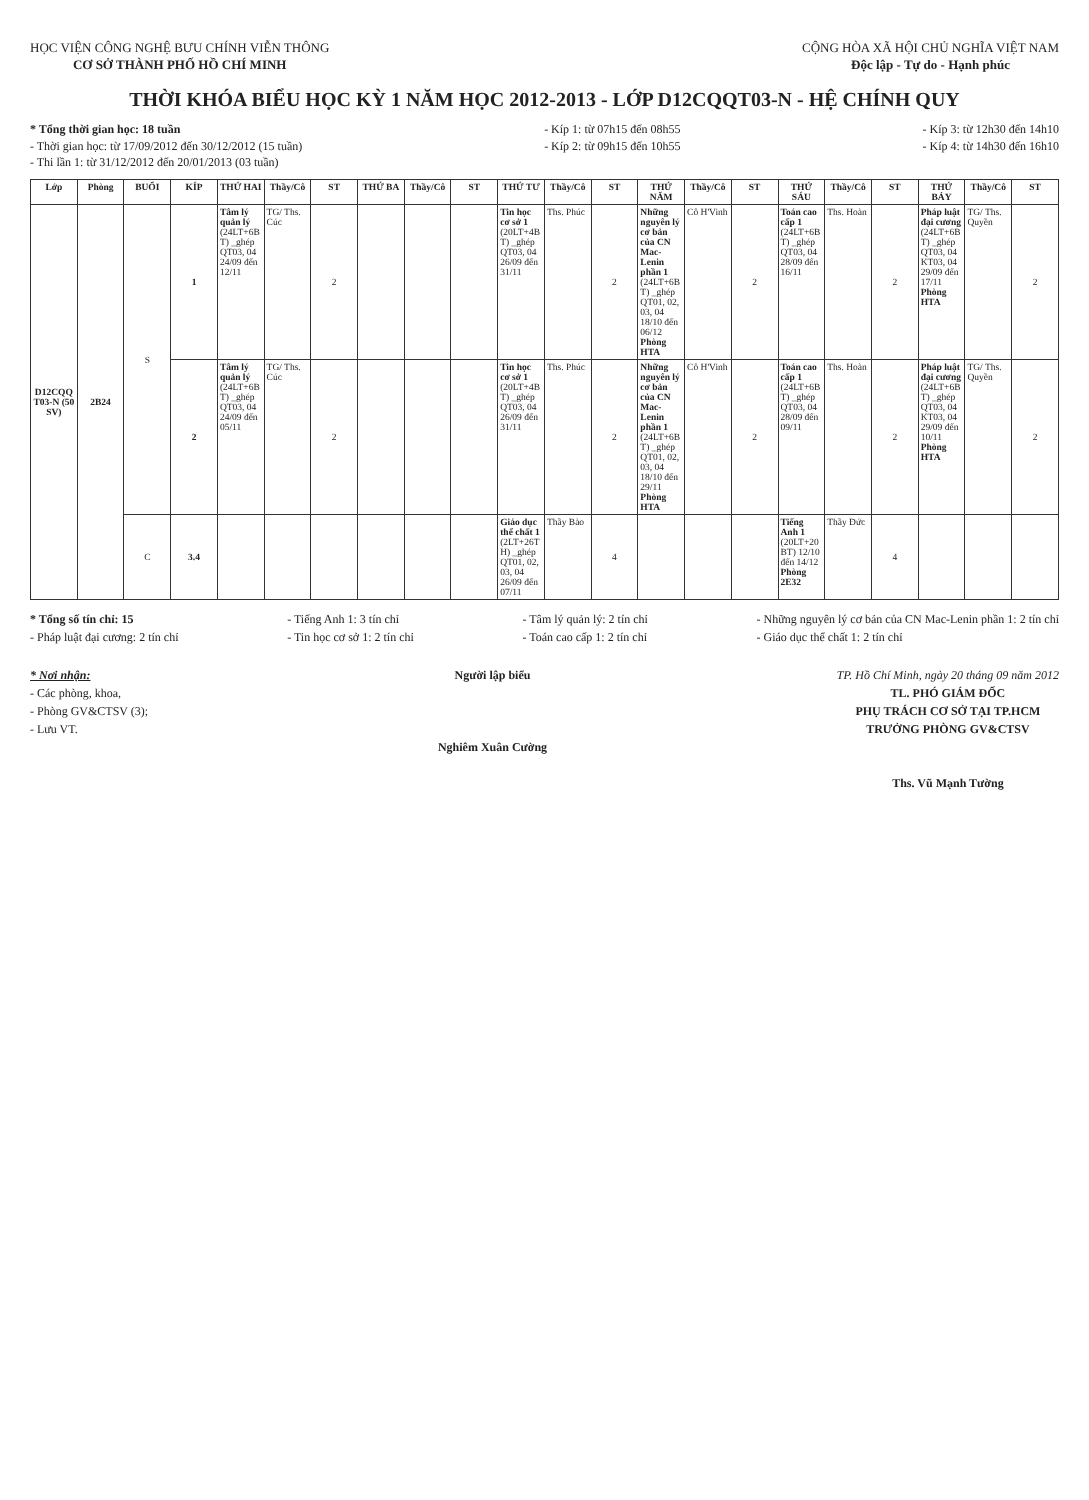HỌC VIỆN CÔNG NGHỆ BƯU CHÍNH VIỄN THÔNG
CƠ SỞ THÀNH PHỐ HỒ CHÍ MINH
CỘNG HÒA XÃ HỘI CHỦ NGHĨA VIỆT NAM
Độc lập - Tự do - Hạnh phúc
THỜI KHÓA BIỂU HỌC KỲ 1 NĂM HỌC 2012-2013 - LỚP D12CQQT03-N - HỆ CHÍNH QUY
* Tổng thời gian học: 18 tuần
- Thời gian học: từ 17/09/2012 đến 30/12/2012 (15 tuần)
- Thi lần 1: từ 31/12/2012 đến 20/01/2013 (03 tuần)
- Kíp 1: từ 07h15 đến 08h55
- Kíp 2: từ 09h15 đến 10h55
- Kíp 3: từ 12h30 đến 14h10
- Kíp 4: từ 14h30 đến 16h10
| Lớp | Phòng | BUỔI | KÍP | THỨ HAI | Thầy/Cô | ST | THỨ BA | Thầy/Cô | ST | THỨ TƯ | Thầy/Cô | ST | THỨ NĂM | Thầy/Cô | ST | THỨ SÁU | Thầy/Cô | ST | THỨ BẢY | Thầy/Cô | ST |
| --- | --- | --- | --- | --- | --- | --- | --- | --- | --- | --- | --- | --- | --- | --- | --- | --- | --- | --- | --- | --- | --- |
| D12CQQT03-N (50 SV) | 2B24 | S | 1 | Tâm lý quản lý (24LT+6BT) _ghép QT03, 04 24/09 đến 12/11 | TG/ Ths. Cúc | 2 | | | | Tin học cơ sở 1 (20LT+4BT) _ghép QT03, 04 26/09 đến 31/11 | Ths. Phúc | 2 | Những nguyên lý cơ bản của CN Mac-Lenin phần 1 (24LT+6BT) _ghép QT01, 02, 03, 04 18/10 đến 06/12 Phòng HTA | Cô H'Vinh | 2 | Toán cao cấp 1 (24LT+6BT) _ghép QT03, 04 28/09 đến 16/11 | Ths. Hoàn | 2 | Pháp luật đại cương (24LT+6BT) _ghép QT03, 04 KT03, 04 29/09 đến 17/11 Phòng HTA | TG/ Ths. Quyền | 2 |
| | | | 2 | Tâm lý quản lý (24LT+6BT) _ghép QT03, 04 24/09 đến 05/11 | TG/ Ths. Cúc | 2 | | | | Tin học cơ sở 1 (20LT+4BT) _ghép QT03, 04 26/09 đến 31/11 | Ths. Phúc | 2 | Những nguyên lý cơ bản của CN Mac-Lenin phần 1 (24LT+6BT) _ghép QT01, 02, 03, 04 18/10 đến 29/11 Phòng HTA | Cô H'Vinh | 2 | Toán cao cấp 1 (24LT+6BT) _ghép QT03, 04 28/09 đến 09/11 | Ths. Hoàn | 2 | Pháp luật đại cương (24LT+6BT) _ghép QT03, 04 KT03, 04 29/09 đến 10/11 Phòng HTA | TG/ Ths. Quyền | 2 |
| | | C | 3.4 | | | | | | | Giáo dục thể chất 1 (2LT+26TH) _ghép QT01, 02, 03, 04 26/09 đến 07/11 | Thầy Bào | 4 | | | | Tiếng Anh 1 (20LT+20BT) 12/10 đến 14/12 Phòng 2E32 | Thầy Đức | 4 | | | |
* Tổng số tín chỉ: 15
- Pháp luật đại cương: 2 tín chỉ
- Tiếng Anh 1: 3 tín chỉ
- Tin học cơ sở 1: 2 tín chỉ
- Tâm lý quản lý: 2 tín chỉ
- Toán cao cấp 1: 2 tín chỉ
- Những nguyên lý cơ bản của CN Mac-Lenin phần 1: 2 tín chỉ
- Giáo dục thể chất 1: 2 tín chỉ
* Nơi nhận:
- Các phòng, khoa,
- Phòng GV&CTSV (3);
- Lưu VT.
Người lập biểu
Nghiêm Xuân Cường
TP. Hồ Chí Minh, ngày 20 tháng 09 năm 2012
TL. PHÓ GIÁM ĐỐC
PHỤ TRÁCH CƠ SỞ TẠI TP.HCM
TRƯỞNG PHÒNG GV&CTSV
Ths. Vũ Mạnh Tường